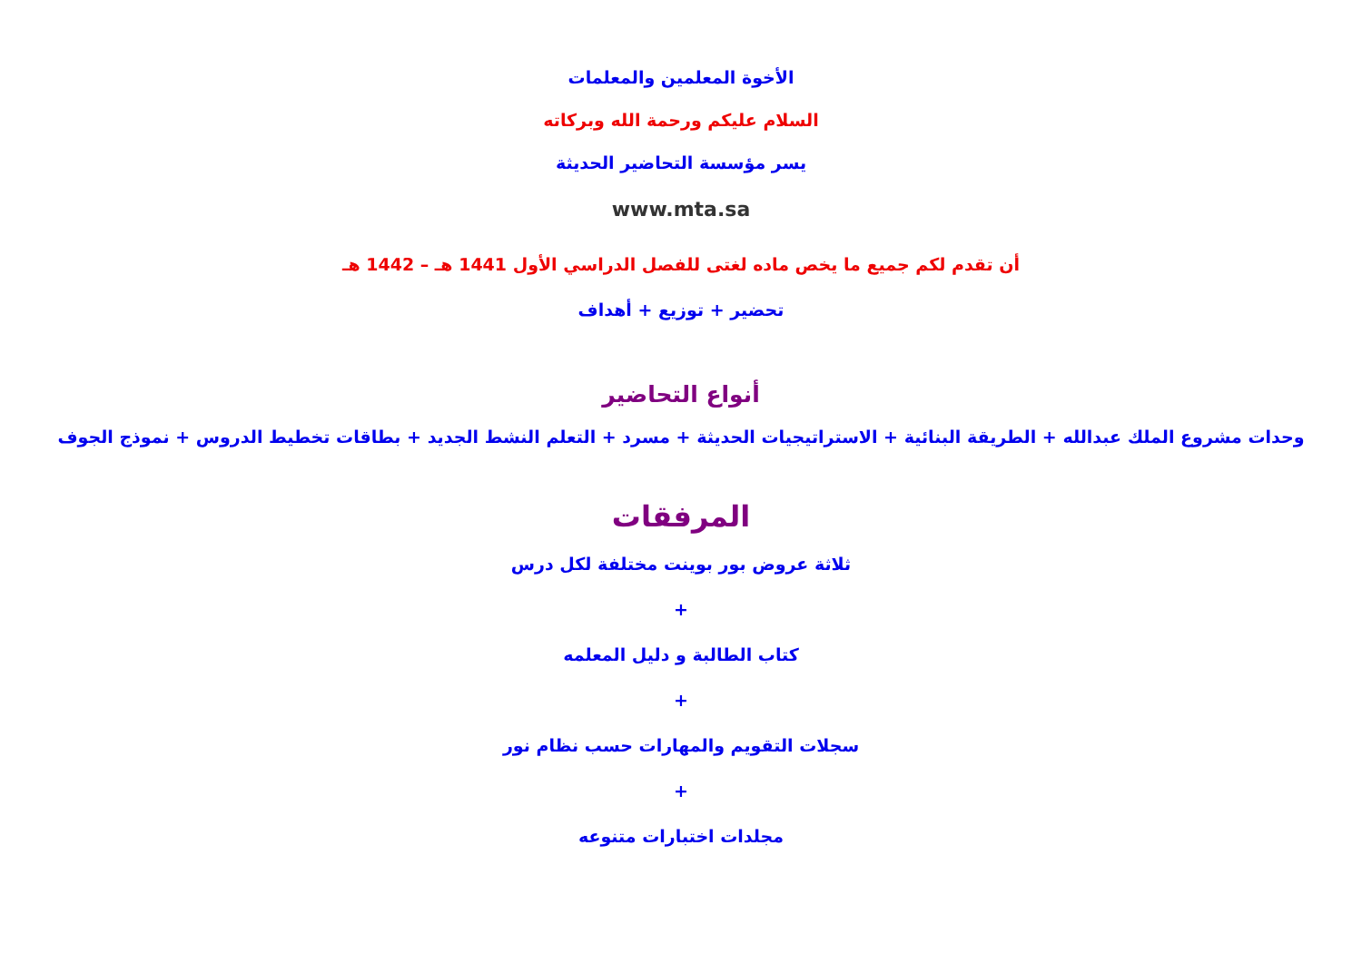الأخوة المعلمين والمعلمات
السلام عليكم ورحمة الله وبركاته
يسر مؤسسة التحاضير الحديثة
www.mta.sa
أن تقدم لكم جميع ما يخص ماده لغتى للفصل الدراسي الأول 1441 هـ – 1442 هـ
تحضير + توزيع + أهداف
أنواع التحاضير
وحدات مشروع الملك عبدالله + الطريقة البنائية + الاستراتيجيات الحديثة + مسرد + التعلم النشط الجديد + بطاقات تخطيط الدروس + نموذج الجوف
المرفقات
ثلاثة عروض بور بوينت مختلفة لكل درس
+
كتاب الطالبة و دليل المعلمه
+
سجلات التقويم والمهارات حسب نظام نور
+
مجلدات اختبارات متنوعه